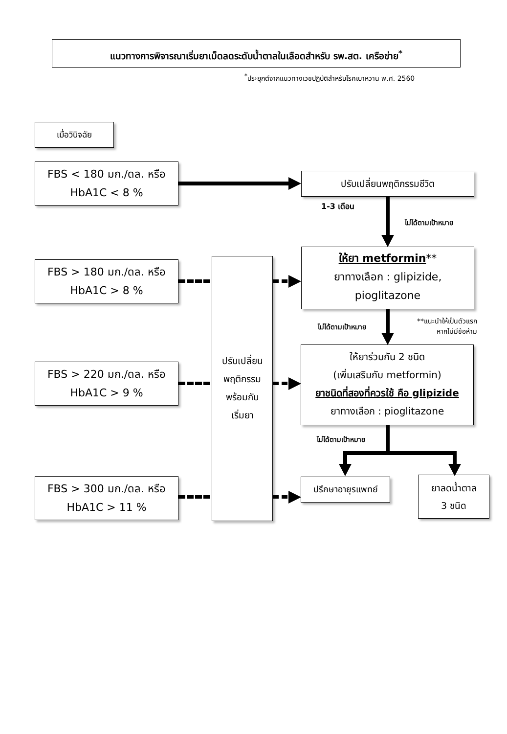แนวทางการพิจารณาเริ่มยาเม็ดลดระดับน้ำตาลในเลือดสำหรับ รพ.สต. เครือข่าย<sup>*</sup>
<sup>*</sup> ประยุกต์จากแนวทางเวชปฏิบัติสำหรับโรคเบาหวาน พ.ศ. 2560
เมื่อวินิจฉัย
FBS < 180 มก./ดล. หรือ
HbA1C < 8 %
FBS > 180 มก./ดล. หรือ
HbA1C > 8 %
FBS > 220 มก./ดล. หรือ
HbA1C > 9 %
FBS > 300 มก./ดล. หรือ
HbA1C > 11 %
ปรับเปลี่ยน
พฤติกรรม
พร้อมกับ
เริ่มยา
ปรับเปลี่ยนพฤติกรรมชีวิต
ให้ยา metformin**
ยาทางเลือก : glipizide,
pioglitazone
ให้ยาร่วมกัน 2 ชนิด
(เพิ่มเสริมกับ metformin)
ยาชนิดที่สองที่ควรใช้ คือ glipizide
ยาทางเลือก : pioglitazone
ปรึกษาอายุรแพทย์
ยาลดน้ำตาล
3 ชนิด
1-3 เดือน
ไม่ได้ตามเป้าหมาย
ไม่ได้ตามเป้าหมาย
**แนะนำให้เป็นตัวแรก
หากไม่มีข้อห้าม
ไม่ได้ตามเป้าหมาย